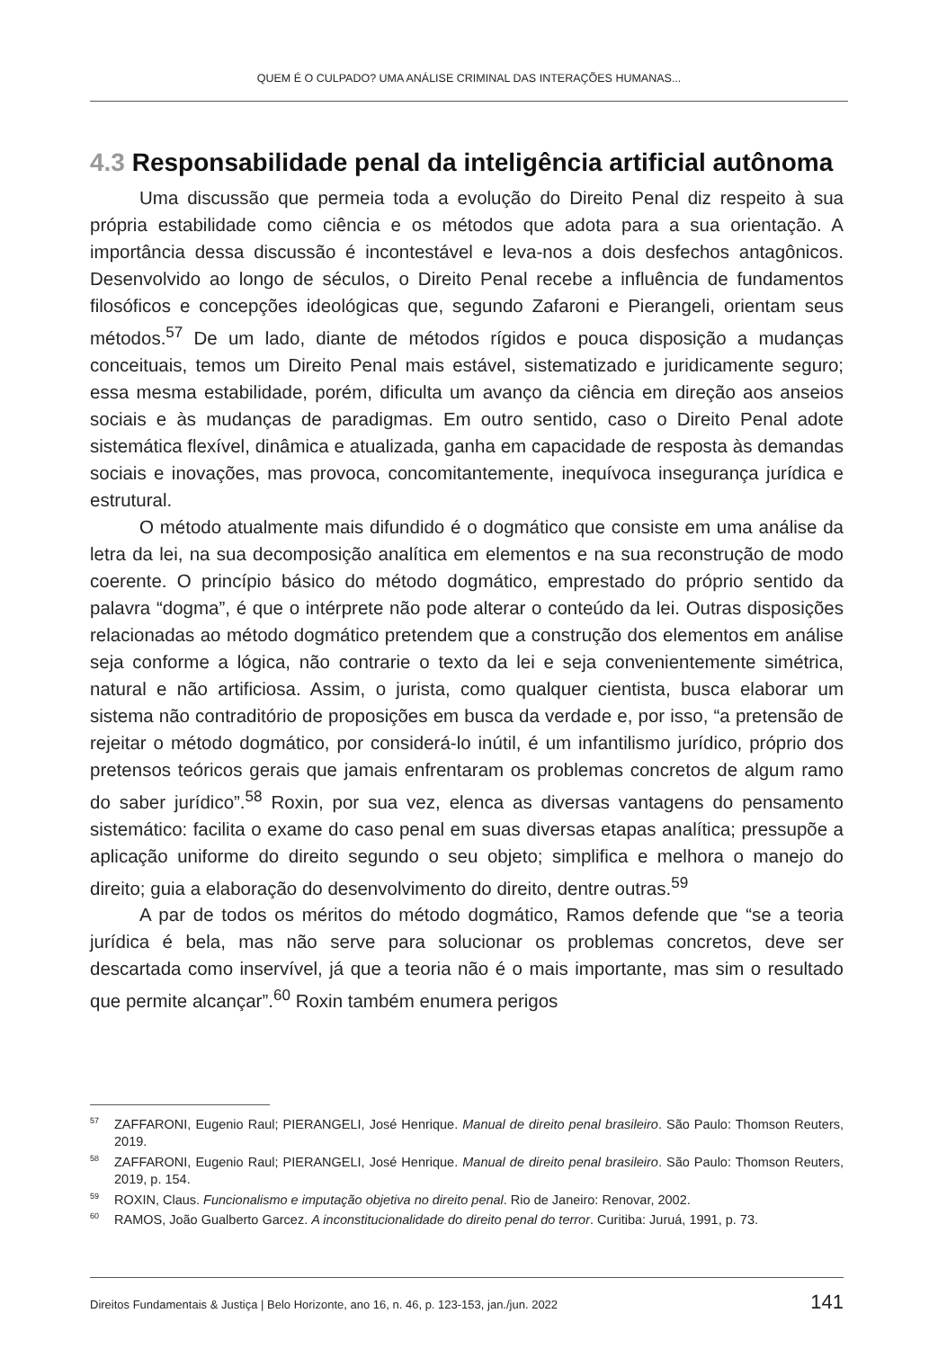QUEM É O CULPADO? UMA ANÁLISE CRIMINAL DAS INTERAÇÕES HUMANAS...
4.3 Responsabilidade penal da inteligência artificial autônoma
Uma discussão que permeia toda a evolução do Direito Penal diz respeito à sua própria estabilidade como ciência e os métodos que adota para a sua orientação. A importância dessa discussão é incontestável e leva-nos a dois desfechos antagônicos. Desenvolvido ao longo de séculos, o Direito Penal recebe a influência de fundamentos filosóficos e concepções ideológicas que, segundo Zafaroni e Pierangeli, orientam seus métodos.<sup>57</sup> De um lado, diante de métodos rígidos e pouca disposição a mudanças conceituais, temos um Direito Penal mais estável, sistematizado e juridicamente seguro; essa mesma estabilidade, porém, dificulta um avanço da ciência em direção aos anseios sociais e às mudanças de paradigmas. Em outro sentido, caso o Direito Penal adote sistemática flexível, dinâmica e atualizada, ganha em capacidade de resposta às demandas sociais e inovações, mas provoca, concomitantemente, inequívoca insegurança jurídica e estrutural.
O método atualmente mais difundido é o dogmático que consiste em uma análise da letra da lei, na sua decomposição analítica em elementos e na sua reconstrução de modo coerente. O princípio básico do método dogmático, emprestado do próprio sentido da palavra “dogma”, é que o intérprete não pode alterar o conteúdo da lei. Outras disposições relacionadas ao método dogmático pretendem que a construção dos elementos em análise seja conforme a lógica, não contrarie o texto da lei e seja convenientemente simétrica, natural e não artificiosa. Assim, o jurista, como qualquer cientista, busca elaborar um sistema não contraditório de proposições em busca da verdade e, por isso, “a pretensão de rejeitar o método dogmático, por considerá-lo inútil, é um infantilismo jurídico, próprio dos pretensos teóricos gerais que jamais enfrentaram os problemas concretos de algum ramo do saber jurídico”.<sup>58</sup> Roxin, por sua vez, elenca as diversas vantagens do pensamento sistemático: facilita o exame do caso penal em suas diversas etapas analítica; pressupõe a aplicação uniforme do direito segundo o seu objeto; simplifica e melhora o manejo do direito; guia a elaboração do desenvolvimento do direito, dentre outras.<sup>59</sup>
A par de todos os méritos do método dogmático, Ramos defende que “se a teoria jurídica é bela, mas não serve para solucionar os problemas concretos, deve ser descartada como inservível, já que a teoria não é o mais importante, mas sim o resultado que permite alcançar”.<sup>60</sup> Roxin também enumera perigos
<sup>57</sup> ZAFFARONI, Eugenio Raul; PIERANGELI, José Henrique. Manual de direito penal brasileiro. São Paulo: Thomson Reuters, 2019.
<sup>58</sup> ZAFFARONI, Eugenio Raul; PIERANGELI, José Henrique. Manual de direito penal brasileiro. São Paulo: Thomson Reuters, 2019, p. 154.
<sup>59</sup> ROXIN, Claus. Funcionalismo e imputação objetiva no direito penal. Rio de Janeiro: Renovar, 2002.
<sup>60</sup> RAMOS, João Gualberto Garcez. A inconstitucionalidade do direito penal do terror. Curitiba: Juruá, 1991, p. 73.
Direitos Fundamentais & Justiça | Belo Horizonte, ano 16, n. 46, p. 123-153, jan./jun. 2022 141